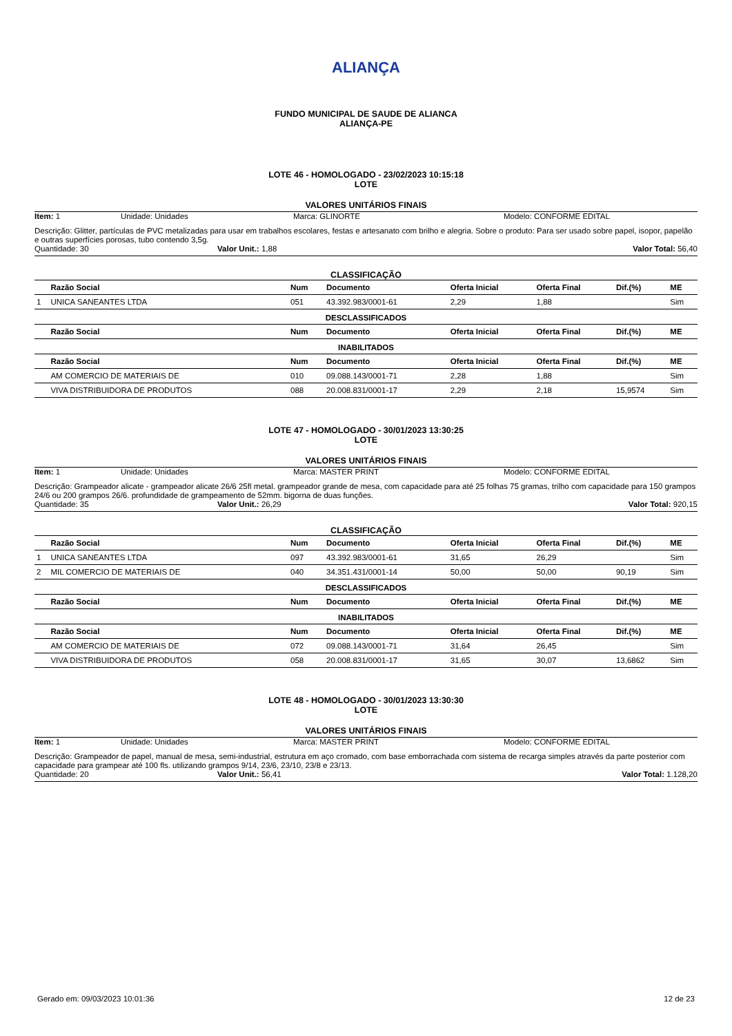ALIANÇA
FUNDO MUNICIPAL DE SAUDE DE ALIANCA
ALIANÇA-PE
LOTE 46 - HOMOLOGADO - 23/02/2023 10:15:18
LOTE
VALORES UNITÁRIOS FINAIS
Item: 1 Unidade: Unidades Marca: GLINORTE Modelo: CONFORME EDITAL
Descrição: Glitter, partículas de PVC metalizadas para usar em trabalhos escolares, festas e artesanato com brilho e alegria. Sobre o produto: Para ser usado sobre papel, isopor, papelão e outras superfícies porosas, tubo contendo 3,5g.
Quantidade: 30 Valor Unit.: 1,88 Valor Total: 56,40
CLASSIFICAÇÃO
| | Razão Social | Num | Documento | Oferta Inicial | Oferta Final | Dif.(%) | ME |
| --- | --- | --- | --- | --- | --- | --- | --- |
| 1 | UNICA SANEANTES LTDA | 051 | 43.392.983/0001-61 | 2,29 | 1,88 | | Sim |
| DESCLASSIFICADOS | | | | | | | |
| | Razão Social | Num | Documento | Oferta Inicial | Oferta Final | Dif.(%) | ME |
| INABILITADOS | | | | | | | |
| | Razão Social | Num | Documento | Oferta Inicial | Oferta Final | Dif.(%) | ME |
| | AM COMERCIO DE MATERIAIS DE | 010 | 09.088.143/0001-71 | 2,28 | 1,88 | | Sim |
| | VIVA DISTRIBUIDORA DE PRODUTOS | 088 | 20.008.831/0001-17 | 2,29 | 2,18 | 15,9574 | Sim |
LOTE 47 - HOMOLOGADO - 30/01/2023 13:30:25
LOTE
VALORES UNITÁRIOS FINAIS
Item: 1 Unidade: Unidades Marca: MASTER PRINT Modelo: CONFORME EDITAL
Descrição: Grampeador alicate - grampeador alicate 26/6 25fl metal. grampeador grande de mesa, com capacidade para até 25 folhas 75 gramas, trilho com capacidade para 150 grampos 24/6 ou 200 grampos 26/6. profundidade de grampeamento de 52mm. bigorna de duas funções.
Quantidade: 35 Valor Unit.: 26,29 Valor Total: 920,15
CLASSIFICAÇÃO
| | Razão Social | Num | Documento | Oferta Inicial | Oferta Final | Dif.(%) | ME |
| --- | --- | --- | --- | --- | --- | --- | --- |
| 1 | UNICA SANEANTES LTDA | 097 | 43.392.983/0001-61 | 31,65 | 26,29 | | Sim |
| 2 | MIL COMERCIO DE MATERIAIS DE | 040 | 34.351.431/0001-14 | 50,00 | 50,00 | 90,19 | Sim |
| DESCLASSIFICADOS | | | | | | | |
| | Razão Social | Num | Documento | Oferta Inicial | Oferta Final | Dif.(%) | ME |
| INABILITADOS | | | | | | | |
| | Razão Social | Num | Documento | Oferta Inicial | Oferta Final | Dif.(%) | ME |
| | AM COMERCIO DE MATERIAIS DE | 072 | 09.088.143/0001-71 | 31,64 | 26,45 | | Sim |
| | VIVA DISTRIBUIDORA DE PRODUTOS | 058 | 20.008.831/0001-17 | 31,65 | 30,07 | 13,6862 | Sim |
LOTE 48 - HOMOLOGADO - 30/01/2023 13:30:30
LOTE
VALORES UNITÁRIOS FINAIS
Item: 1 Unidade: Unidades Marca: MASTER PRINT Modelo: CONFORME EDITAL
Descrição: Grampeador de papel, manual de mesa, semi-industrial, estrutura em aço cromado, com base emborrachada com sistema de recarga simples através da parte posterior com capacidade para grampear até 100 fls. utilizando grampos 9/14, 23/6, 23/10, 23/8 e 23/13.
Quantidade: 20 Valor Unit.: 56,41 Valor Total: 1.128,20
Gerado em: 09/03/2023 10:01:36 12 de 23